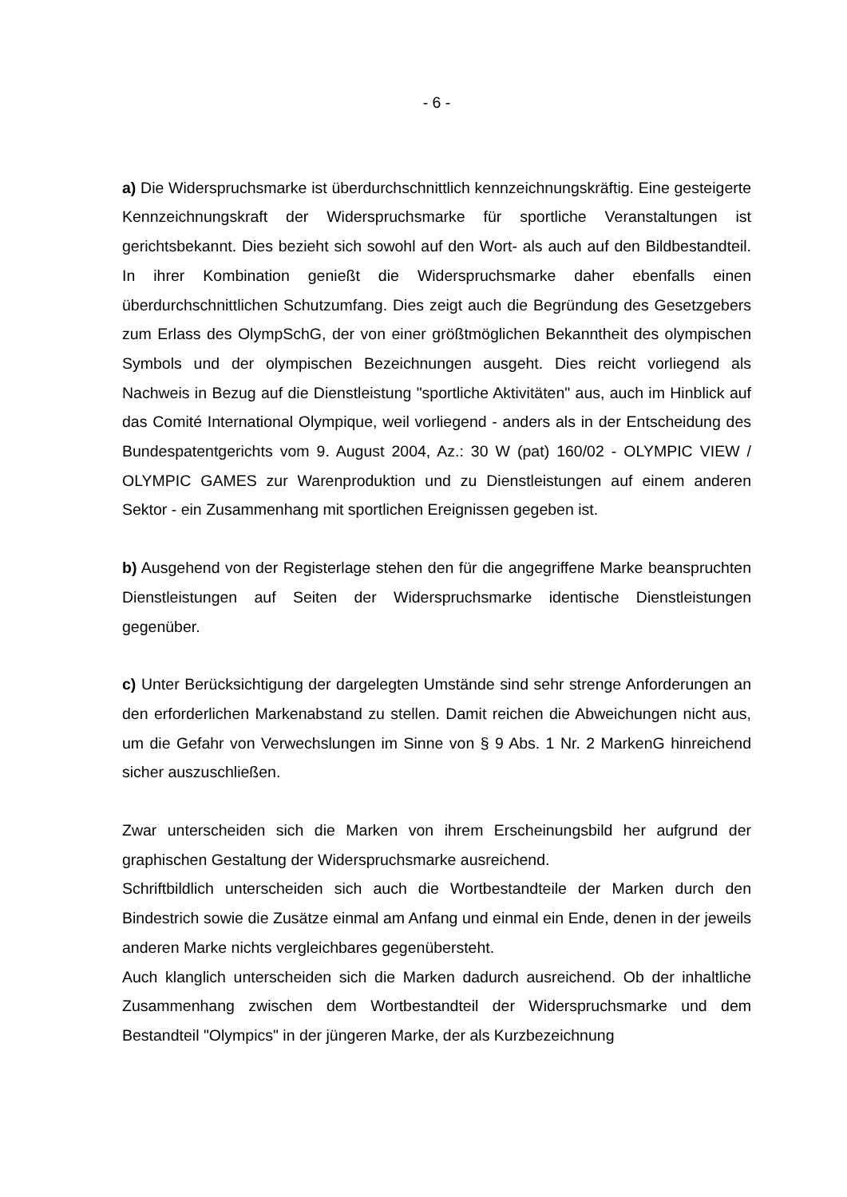- 6 -
a) Die Widerspruchsmarke ist überdurchschnittlich kennzeichnungskräftig. Eine gesteigerte Kennzeichnungskraft der Widerspruchsmarke für sportliche Veranstaltungen ist gerichtsbekannt. Dies bezieht sich sowohl auf den Wort- als auch auf den Bildbestandteil. In ihrer Kombination genießt die Widerspruchsmarke daher ebenfalls einen überdurchschnittlichen Schutzumfang. Dies zeigt auch die Begründung des Gesetzgebers zum Erlass des OlympSchG, der von einer größtmöglichen Bekanntheit des olympischen Symbols und der olympischen Bezeichnungen ausgeht. Dies reicht vorliegend als Nachweis in Bezug auf die Dienstleistung "sportliche Aktivitäten" aus, auch im Hinblick auf das Comité International Olympique, weil vorliegend - anders als in der Entscheidung des Bundespatentgerichts vom 9. August 2004, Az.: 30 W (pat) 160/02 - OLYMPIC VIEW / OLYMPIC GAMES zur Warenproduktion und zu Dienstleistungen auf einem anderen Sektor - ein Zusammenhang mit sportlichen Ereignissen gegeben ist.
b) Ausgehend von der Registerlage stehen den für die angegriffene Marke beanspruchten Dienstleistungen auf Seiten der Widerspruchsmarke identische Dienstleistungen gegenüber.
c) Unter Berücksichtigung der dargelegten Umstände sind sehr strenge Anforderungen an den erforderlichen Markenabstand zu stellen. Damit reichen die Abweichungen nicht aus, um die Gefahr von Verwechslungen im Sinne von § 9 Abs. 1 Nr. 2 MarkenG hinreichend sicher auszuschließen.
Zwar unterscheiden sich die Marken von ihrem Erscheinungsbild her aufgrund der graphischen Gestaltung der Widerspruchsmarke ausreichend.
Schriftbildlich unterscheiden sich auch die Wortbestandteile der Marken durch den Bindestrich sowie die Zusätze einmal am Anfang und einmal ein Ende, denen in der jeweils anderen Marke nichts vergleichbares gegenübersteht.
Auch klanglich unterscheiden sich die Marken dadurch ausreichend. Ob der inhaltliche Zusammenhang zwischen dem Wortbestandteil der Widerspruchsmarke und dem Bestandteil "Olympics" in der jüngeren Marke, der als Kurzbezeichnung